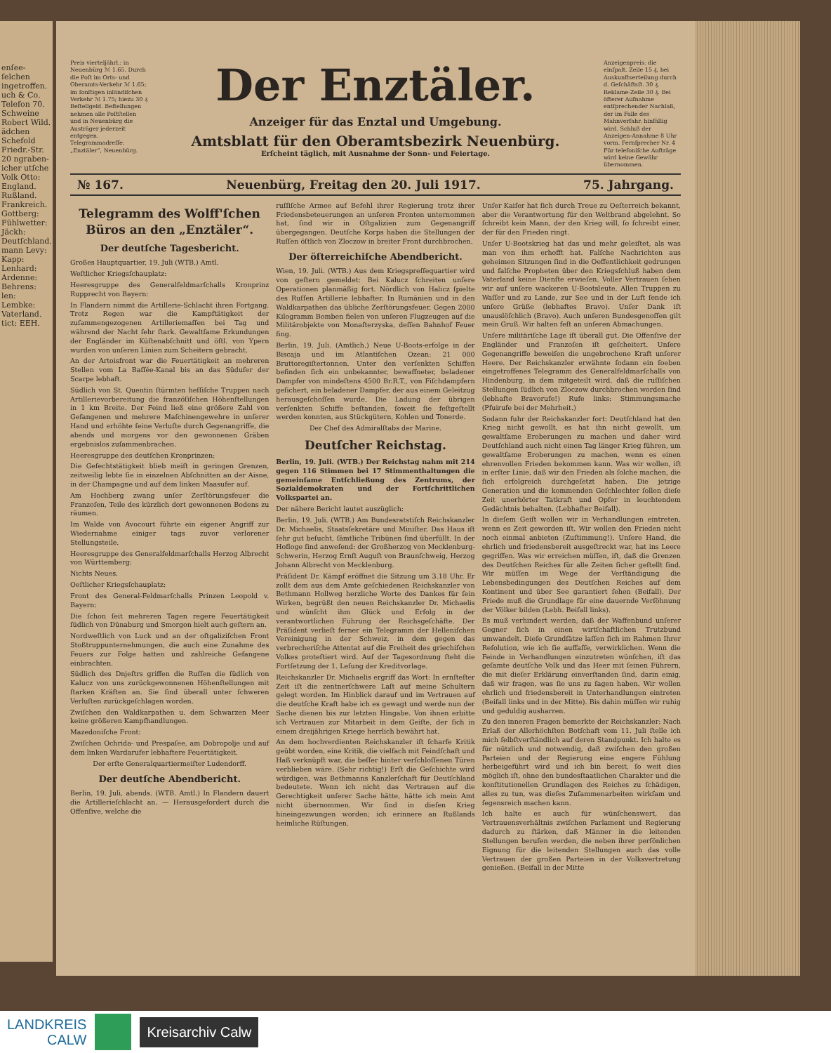enſee- ſelchen ingetroffen. uch & Co. Telefon 70. Schweine Robert Wild. ädchen Schefold Friedr.-Str. 20 ngraben- icher utſche Volk Otto: England. Rußland. Frankreich. Gottberg: Fühlwetter: Jäckh: Deutſchland. mann Levy: Kapp: Lenhard: Ardenne: Behrens: len: Lembke: Vaterland. tict: EEH.
Preis vierteljährl.: in Neuenbürg ℳ 1.65. Durch die Poſt im Orts- und Oberamts-Verkehr ℳ 1.65; im ſonſtigen inländiſchen Verkehr ℳ 1.75; hiezu 30 ₰ Beſtellgeld. Beſtellungen nehmen alle Poſtſtellen und in Neuenbürg die Austräger jederzeit entgegen. Telegrammadreſſe: „Enztäler“, Neuenbürg.
Der Enztäler.
Anzeiger für das Enztal und Umgebung.
Amtsblatt für den Oberamtsbezirk Neuenbürg.
Erſcheint täglich, mit Ausnahme der Sonn- und Feiertage.
Anzeigenpreis: die einſpalt. Zeile 15 ₰, bei Auskunftserteilung durch d. Geſchäftsſt. 30 ₰. Reklame-Zeile 30 ₰. Bei öfterer Aufnahme entſprechender Nachlaß, der im Falle des Mahnverfahr. hinfällig wird. Schluß der Anzeigen-Annahme 8 Uhr vorm. Fernſprecher Nr. 4 Für telefoniſche Aufträge wird keine Gewähr übernommen.
№ 167. Neuenbürg, Freitag den 20. Juli 1917. 75. Jahrgang.
Telegramm des Wolff'ſchen Büros an den „Enztäler“.
Der deutſche Tagesbericht.
Großes Hauptquartier, 19. Juli (WTB.) Amtl.
Weſtlicher Kriegsſchauplatz:
Heeresgruppe des Generalfeldmarſchalls Kronprinz Rupprecht von Bayern:
In Flandern nimmt die Artillerie-Schlacht ihren Fortgang. Trotz Regen war die Kampftätigkeit der zuſammengezogenen Artilleriemaſſen bei Tag und während der Nacht ſehr ſtark. Gewaltſame Erkundungen der Engländer im Küſtenabſchnitt und öſtl. von Ypern wurden von unſeren Linien zum Scheitern gebracht.
An der Artoisfront war die Feuertätigkeit an mehreren Stellen vom La Baſſée-Kanal bis an das Südufer der Scarpe lebhaft.
Südlich von St. Quentin ſtürmten heſſiſche Truppen nach Artillerievorbereitung die franzöſiſchen Höhenſtellungen in 1 km Breite. Der Feind ließ eine größere Zahl von Gefangenen und mehrere Maſchinengewehre in unſerer Hand und erhöhte ſeine Verluſte durch Gegenangriffe, die abends und morgens vor den gewonnenen Gräben ergebnislos zuſammenbrachen.
Heeresgruppe des deutſchen Kronprinzen:
Die Gefechtstätigkeit blieb meiſt in geringen Grenzen, zeitweilig lebte ſie in einzelnen Abſchnitten an der Aisne, in der Champagne und auf dem linken Maasufer auf.
Am Hochberg zwang unſer Zerſtörungsfeuer die Franzoſen, Teile des kürzlich dort gewonnenen Bodens zu räumen.
Im Walde von Avocourt führte ein eigener Angriff zur Wiedernahme einiger tags zuvor verlorener Stellungsteile.
Heeresgruppe des Generalfeldmarſchalls Herzog Albrecht von Württemberg:
Nichts Neues.
Oeſtlicher Kriegsſchauplatz:
Front des General-Feldmarſchalls Prinzen Leopold v. Bayern:
Die ſchon ſeit mehreren Tagen regere Feuertätigkeit ſüdlich von Dünaburg und Smorgon hielt auch geſtern an.
Nordweſtlich von Luck und an der oſtgaliziſchen Front Stoßtruppunternehmungen, die auch eine Zunahme des Feuers zur Folge hatten und zahlreiche Gefangene einbrachten.
Südlich des Dnjeſtrs griffen die Ruſſen die ſüdlich von Kalucz von uns zurückgewonnenen Höhenſtellungen mit ſtarken Kräften an. Sie ſind überall unter ſchweren Verluſten zurückgeſchlagen worden.
Zwiſchen den Waldkarpathen u. dem Schwarzen Meer keine größeren Kampfhandlungen.
Mazedoniſche Front:
Zwiſchen Ochrida- und Prespaſee, am Dobropolje und auf dem linken Wardarufer lebhaftere Feuertätigkeit.
Der erſte Generalquartiermeiſter Ludendorff.
Der deutſche Abendbericht.
Berlin, 19. Juli, abends. (WTB. Amtl.) In Flandern dauert die Artillerieſchlacht an. — Herausgefordert durch die Offenſive, welche die
ruſſiſche Armee auf Befehl ihrer Regierung trotz ihrer Friedensbeteuerungen an unſeren Fronten unternommen hat, ſind wir in Oſtgalizien zum Gegenangriff übergegangen. Deutſche Korps haben die Stellungen der Ruſſen öſtlich von Zloczow in breiter Front durchbrochen.
Der öſterreichiſche Abendbericht.
Wien, 19. Juli. (WTB.) Aus dem Kriegspreſſequartier wird von geſtern gemeldet: Bei Kalucz ſchreiten unſere Operationen planmäßig fort. Nördlich von Halicz ſpielte des Ruſſen Artillerie lebhafter. In Rumänien und in den Waldkarpathen das übliche Zerſtörungsfeuer. Gegen 2000 Kilogramm Bomben fielen von unſeren Flugzeugen auf die Militärobjekte von Monaſterzyska, deſſen Bahnhof Feuer fing.
Berlin, 19. Juli. (Amtlich.) Neue U-Boots-erfolge in der Biscaja und im Atlantiſchen Ozean: 21 000 Bruttoregiſtertonnen. Unter den verſenkten Schiffen befinden ſich ein unbekannter, bewaffneter, beladener Dampfer von mindeſtens 4500 Br.R.T., von Fiſchdampfern geſichert, ein beladener Dampfer, der aus einem Geleitzug herausgeſchoſſen wurde. Die Ladung der übrigen verſenkten Schiffe beſtanden, ſoweit ſie feſtgeſtellt werden konnten, aus Stückgütern, Kohlen und Tonerde.
Der Chef des Admiralſtabs der Marine.
Deutſcher Reichstag.
Berlin, 19. Juli. (WTB.) Der Reichstag nahm mit 214 gegen 116 Stimmen bei 17 Stimmenthaltungen die gemeinſame Entſchließung des Zentrums, der Sozialdemokraten und der Fortſchrittlichen Volkspartei an.
Der nähere Bericht lautet auszüglich:
Berlin, 19. Juli. (WTB.) Am Bundesratstiſch Reichskanzler Dr. Michaelis, Staatsſekretäre und Miniſter. Das Haus iſt ſehr gut beſucht, ſämtliche Tribünen ſind überfüllt. In der Hofloge ſind anweſend: der Großherzog von Mecklenburg-Schwerin, Herzog Ernſt Auguſt von Braunſchweig, Herzog Johann Albrecht von Mecklenburg.
Präſident Dr. Kämpf eröffnet die Sitzung um 3.18 Uhr. Er zollt dem aus dem Amte geſchiedenen Reichskanzler von Bethmann Hollweg herzliche Worte des Dankes für ſein Wirken, begrüßt den neuen Reichskanzler Dr. Michaelis und wünſcht ihm Glück und Erfolg in der verantwortlichen Führung der Reichsgeſchäfte. Der Präſident verlieſt ferner ein Telegramm der Helleniſchen Vereinigung in der Schweiz, in dem gegen das verbrecheriſche Attentat auf die Freiheit des griechiſchen Volkes proteſtiert wird. Auf der Tagesordnung ſteht die Fortſetzung der 1. Leſung der Kreditvorlage.
Reichskanzler Dr. Michaelis ergriff das Wort: In ernſteſter Zeit iſt die zentnerſchwere Laſt auf meine Schultern gelegt worden. Im Hinblick darauf und im Vertrauen auf die deutſche Kraft habe ich es gewagt und werde nun der Sache dienen bis zur letzten Hingabe. Von ihnen erbitte ich Vertrauen zur Mitarbeit in dem Geiſte, der ſich in einem dreijährigen Kriege herrlich bewährt hat.
An dem hochverdienten Reichskanzler iſt ſcharfe Kritik geübt worden, eine Kritik, die vielfach mit Feindſchaft und Haß verknüpft war, die beſſer hinter verſchloſſenen Türen verblieben wäre. (Sehr richtig!) Erſt die Geſchichte wird würdigen, was Bethmanns Kanzlerſchaft für Deutſchland bedeutete. Wenn ich nicht das Vertrauen auf die Gerechtigkeit unſerer Sache hätte, hätte ich mein Amt nicht übernommen. Wir ſind in dieſen Krieg hineingezwungen worden; ich erinnere an Rußlands heimliche Rüſtungen.
Unſer Kaiſer hat ſich durch Treue zu Oeſterreich bekannt, aber die Verantwortung für den Weltbrand abgelehnt. So ſchreibt kein Mann, der den Krieg will, ſo ſchreibt einer, der für den Frieden ringt.
Unſer U-Bootskrieg hat das und mehr geleiſtet, als was man von ihm erhofft hat. Falſche Nachrichten aus geheimen Sitzungen ſind in die Oeffentlichkeit gedrungen und falſche Propheten über den Kriegsſchluß haben dem Vaterland keine Dienſte erwieſen. Voller Vertrauen ſehen wir auf unſere wackeren U-Bootsleute. Allen Truppen zu Waſſer und zu Lande, zur See und in der Luft ſende ich unſere Grüße (lebhaftes Bravo). Unſer Dank iſt unauslöſchlich (Bravo). Auch unſeren Bundesgenoſſen gilt mein Gruß. Wir halten feſt an unſeren Abmachungen.
Unſere militäriſche Lage iſt überall gut. Die Offenſive der Engländer und Franzoſen iſt geſcheitert. Unſere Gegenangriffe beweiſen die ungebrochene Kraft unſerer Heere. Der Reichskanzler erwähnte ſodann ein ſoeben eingetroffenes Telegramm des Generalfeldmarſchalls von Hindenburg, in dem mitgeteilt wird, daß die ruſſiſchen Stellungen ſüdlich von Zloczow durchbrochen worden ſind (lebhafte Bravorufe!) Rufe links: Stimmungsmache (Pfuirufe bei der Mehrheit.)
Sodann fuhr der Reichskanzler fort: Deutſchland hat den Krieg nicht gewollt, es hat ihn nicht gewollt, um gewaltſame Eroberungen zu machen und daher wird Deutſchland auch nicht einen Tag länger Krieg führen, um gewaltſame Eroberungen zu machen, wenn es einen ehrenvollen Frieden bekommen kann. Was wir wollen, iſt in erſter Linie, daß wir den Frieden als ſolche machen, die ſich erfolgreich durchgeſetzt haben. Die jetzige Generation und die kommenden Geſchlechter ſollen dieſe Zeit unerhörter Tatkraft und Opfer in leuchtendem Gedächtnis behalten. (Lebhafter Beifall).
In dieſem Geiſt wollen wir in Verhandlungen eintreten, wenn es Zeit geworden iſt. Wir wollen den Frieden nicht noch einmal anbieten (Zuſtimmung!). Unſere Hand, die ehrlich und friedensbereit ausgeſtreckt war, hat ins Leere gegriffen. Was wir erreichen müſſen, iſt, daß die Grenzen des Deutſchen Reiches für alle Zeiten ſicher geſtellt ſind. Wir müſſen im Wege der Verſtändigung die Lebensbedingungen des Deutſchen Reiches auf dem Kontinent und über See garantiert ſehen (Beifall). Der Friede muß die Grundlage für eine dauernde Verſöhnung der Völker bilden (Lebh. Beifall links).
Es muß verhindert werden, daß der Waffenbund unſerer Gegner ſich in einen wirtſchaftlichen Trutzbund umwandelt. Dieſe Grundſätze laſſen ſich im Rahmen Ihrer Reſolution, wie ich ſie auffaſſe, verwirklichen. Wenn die Feinde in Verhandlungen einzutreten wünſchen, iſt das geſamte deutſche Volk und das Heer mit ſeinen Führern, die mit dieſer Erklärung einverſtanden ſind, darin einig, daß wir fragen, was ſie uns zu ſagen haben. Wir wollen ehrlich und friedensbereit in Unterhandlungen eintreten (Beifall links und in der Mitte). Bis dahin müſſen wir ruhig und geduldig ausharren.
Zu den inneren Fragen bemerkte der Reichskanzler: Nach Erlaß der Allerhöchſten Botſchaft vom 11. Juli ſtelle ich mich ſelbſtverſtändlich auf deren Standpunkt. Ich halte es für nützlich und notwendig, daß zwiſchen den großen Parteien und der Regierung eine engere Fühlung herbeigeführt wird und ich bin bereit, ſo weit dies möglich iſt, ohne den bundesſtaatlichen Charakter und die konſtitutionellen Grundlagen des Reiches zu ſchädigen, alles zu tun, was dieſes Zuſammenarbeiten wirkſam und ſegensreich machen kann.
Ich halte es auch für wünſchenswert, das Vertrauensverhältnis zwiſchen Parlament und Regierung dadurch zu ſtärken, daß Männer in die leitenden Stellungen berufen werden, die neben ihrer perſönlichen Eignung für die leitenden Stellungen auch das volle Vertrauen der großen Parteien in der Volksvertretung genießen. (Beifall in der Mitte
LANDKREIS
CALW
Kreisarchiv Calw